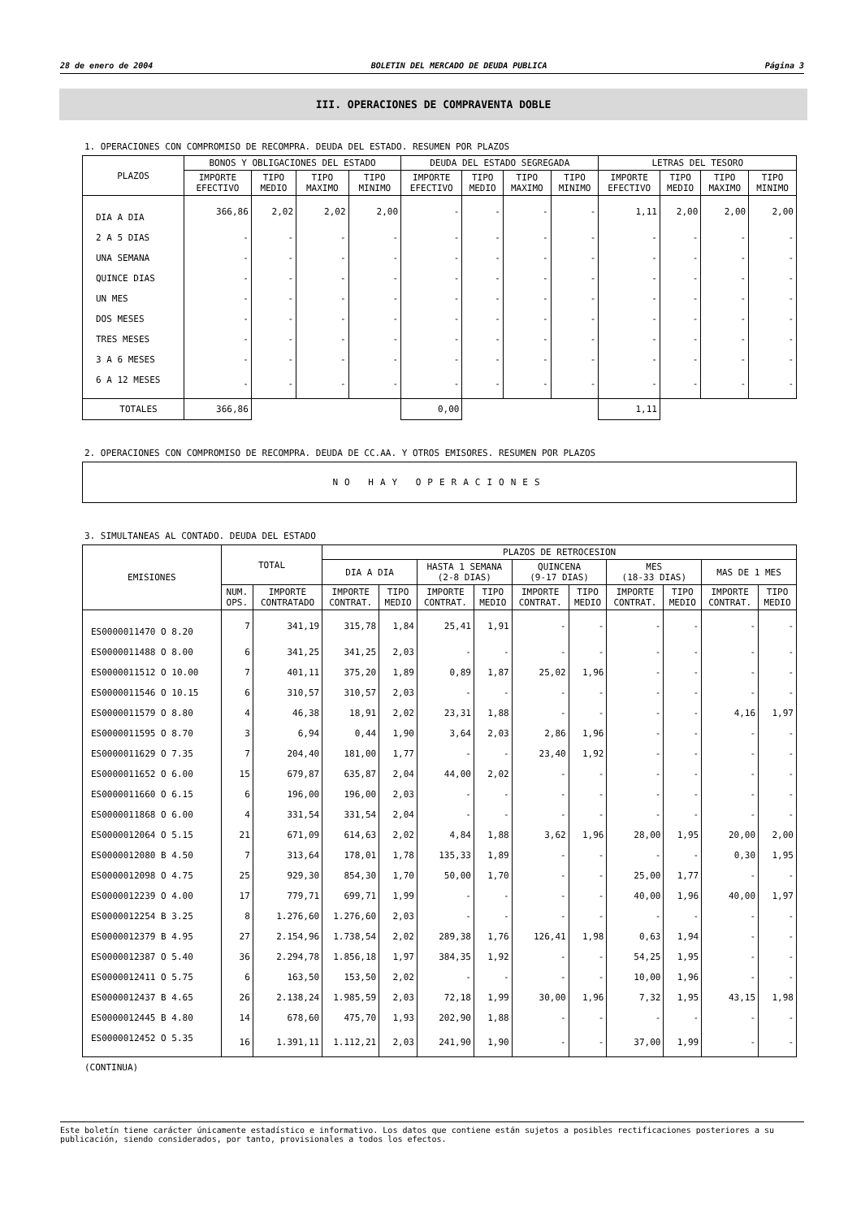28 de enero de 2004 BOLETIN DEL MERCADO DE DEUDA PUBLICA Página 3
III. OPERACIONES DE COMPRAVENTA DOBLE
1. OPERACIONES CON COMPROMISO DE RECOMPRA. DEUDA DEL ESTADO. RESUMEN POR PLAZOS
| PLAZOS | BONOS Y OBLIGACIONES DEL ESTADO | | | | DEUDA DEL ESTADO SEGREGADA | | | | LETRAS DEL TESORO | | | |
| --- | --- | --- | --- | --- | --- | --- | --- | --- | --- | --- | --- | --- |
| | IMPORTE EFECTIVO | TIPO MEDIO | TIPO MAXIMO | TIPO MINIMO | IMPORTE EFECTIVO | TIPO MEDIO | TIPO MAXIMO | TIPO MINIMO | IMPORTE EFECTIVO | TIPO MEDIO | TIPO MAXIMO | TIPO MINIMO |
| DIA A DIA | 366,86 | 2,02 | 2,02 | 2,00 | - | - | - | - | 1,11 | 2,00 | 2,00 | 2,00 |
| 2 A 5 DIAS | - | - | - | - | - | - | - | - | - | - | - | - |
| UNA SEMANA | - | - | - | - | - | - | - | - | - | - | - | - |
| QUINCE DIAS | - | - | - | - | - | - | - | - | - | - | - | - |
| UN MES | - | - | - | - | - | - | - | - | - | - | - | - |
| DOS MESES | - | - | - | - | - | - | - | - | - | - | - | - |
| TRES MESES | - | - | - | - | - | - | - | - | - | - | - | - |
| 3 A 6 MESES | - | - | - | - | - | - | - | - | - | - | - | - |
| 6 A 12 MESES | - | - | - | - | - | - | - | - | - | - | - | - |
| TOTALES | 366,86 | | | | 0,00 | | | | 1,11 | | | |
2. OPERACIONES CON COMPROMISO DE RECOMPRA. DEUDA DE CC.AA. Y OTROS EMISORES. RESUMEN POR PLAZOS
NO HAY OPERACIONES
3. SIMULTANEAS AL CONTADO. DEUDA DEL ESTADO
| EMISIONES | TOTAL | | PLAZOS DE RETROCESION | | | | | | | | | |
| --- | --- | --- | --- | --- | --- | --- | --- | --- | --- | --- | --- | --- |
| | | | DIA A DIA | | HASTA 1 SEMANA (2-8 DIAS) | | QUINCENA (9-17 DIAS) | | MES (18-33 DIAS) | | MAS DE 1 MES | |
| | NUM. OPS. | IMPORTE CONTRATADO | IMPORTE CONTRAT. | TIPO MEDIO | IMPORTE CONTRAT. | TIPO MEDIO | IMPORTE CONTRAT. | TIPO MEDIO | IMPORTE CONTRAT. | TIPO MEDIO | IMPORTE CONTRAT. | TIPO MEDIO |
| ES0000011470 O 8.20 | 7 | 341,19 | 315,78 | 1,84 | 25,41 | 1,91 | - | - | - | - | - | - |
| ES0000011488 O 8.00 | 6 | 341,25 | 341,25 | 2,03 | - | - | - | - | - | - | - | - |
| ES0000011512 O 10.00 | 7 | 401,11 | 375,20 | 1,89 | 0,89 | 1,87 | 25,02 | 1,96 | - | - | - | - |
| ES0000011546 O 10.15 | 6 | 310,57 | 310,57 | 2,03 | - | - | - | - | - | - | - | - |
| ES0000011579 O 8.80 | 4 | 46,38 | 18,91 | 2,02 | 23,31 | 1,88 | - | - | - | - | 4,16 | 1,97 |
| ES0000011595 O 8.70 | 3 | 6,94 | 0,44 | 1,90 | 3,64 | 2,03 | 2,86 | 1,96 | - | - | - | - |
| ES0000011629 O 7.35 | 7 | 204,40 | 181,00 | 1,77 | - | - | 23,40 | 1,92 | - | - | - | - |
| ES0000011652 O 6.00 | 15 | 679,87 | 635,87 | 2,04 | 44,00 | 2,02 | - | - | - | - | - | - |
| ES0000011660 O 6.15 | 6 | 196,00 | 196,00 | 2,03 | - | - | - | - | - | - | - | - |
| ES0000011868 O 6.00 | 4 | 331,54 | 331,54 | 2,04 | - | - | - | - | - | - | - | - |
| ES0000012064 O 5.15 | 21 | 671,09 | 614,63 | 2,02 | 4,84 | 1,88 | 3,62 | 1,96 | 28,00 | 1,95 | 20,00 | 2,00 |
| ES0000012080 B 4.50 | 7 | 313,64 | 178,01 | 1,78 | 135,33 | 1,89 | - | - | - | - | 0,30 | 1,95 |
| ES0000012098 O 4.75 | 25 | 929,30 | 854,30 | 1,70 | 50,00 | 1,70 | - | - | 25,00 | 1,77 | - | - |
| ES0000012239 O 4.00 | 17 | 779,71 | 699,71 | 1,99 | - | - | - | - | 40,00 | 1,96 | 40,00 | 1,97 |
| ES0000012254 B 3.25 | 8 | 1.276,60 | 1.276,60 | 2,03 | - | - | - | - | - | - | - | - |
| ES0000012379 B 4.95 | 27 | 2.154,96 | 1.738,54 | 2,02 | 289,38 | 1,76 | 126,41 | 1,98 | 0,63 | 1,94 | - | - |
| ES0000012387 O 5.40 | 36 | 2.294,78 | 1.856,18 | 1,97 | 384,35 | 1,92 | - | - | 54,25 | 1,95 | - | - |
| ES0000012411 O 5.75 | 6 | 163,50 | 153,50 | 2,02 | - | - | - | - | 10,00 | 1,96 | - | - |
| ES0000012437 B 4.65 | 26 | 2.138,24 | 1.985,59 | 2,03 | 72,18 | 1,99 | 30,00 | 1,96 | 7,32 | 1,95 | 43,15 | 1,98 |
| ES0000012445 B 4.80 | 14 | 678,60 | 475,70 | 1,93 | 202,90 | 1,88 | - | - | - | - | - | - |
| ES0000012452 O 5.35 | 16 | 1.391,11 | 1.112,21 | 2,03 | 241,90 | 1,90 | - | - | 37,00 | 1,99 | - | - |
(CONTINUA)
Este boletín tiene carácter únicamente estadístico e informativo. Los datos que contiene están sujetos a posibles rectificaciones posteriores a su publicación, siendo considerados, por tanto, provisionales a todos los efectos.